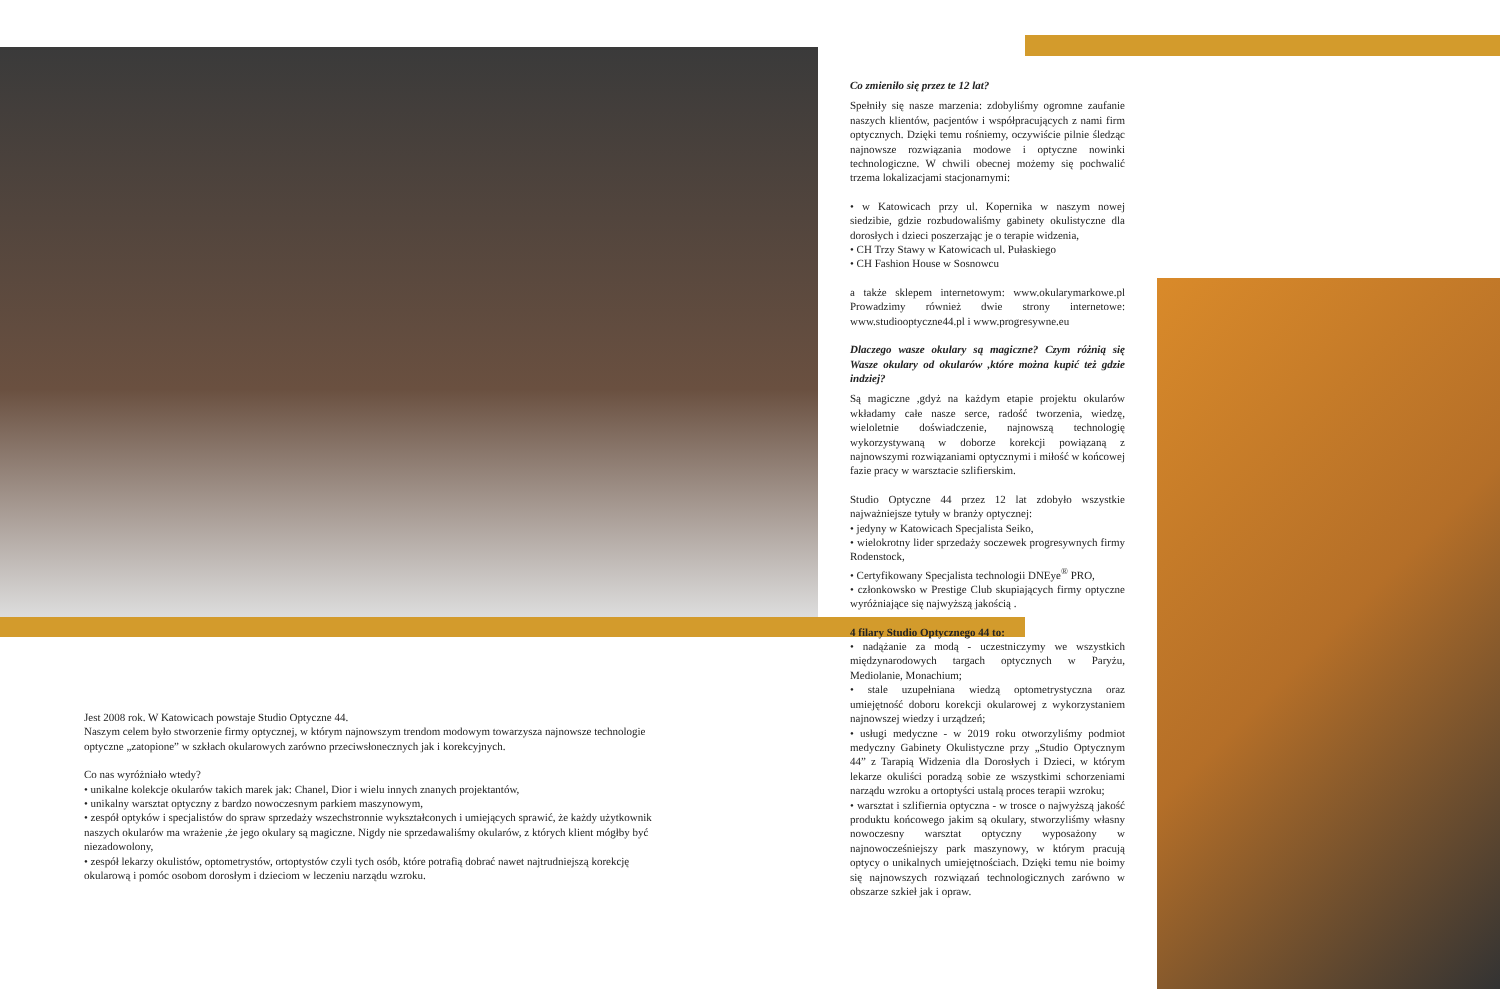Co zmieniło się przez te 12 lat?
Spełniły się nasze marzenia: zdobyliśmy ogromne zaufanie naszych klientów, pacjentów i współpracujących z nami firm optycznych. Dzięki temu rośniemy, oczywiście pilnie śledząc najnowsze rozwiązania modowe i optyczne nowinki technologiczne. W chwili obecnej możemy się pochwalić trzema lokalizacjami stacjonarnymi:
• w Katowicach przy ul. Kopernika w naszym nowej siedzibie, gdzie rozbudowaliśmy gabinety okulistyczne dla dorosłych i dzieci poszerzając je o terapie widzenia,
• CH Trzy Stawy w Katowicach ul. Pułaskiego
• CH Fashion House w Sosnowcu
a także sklepem internetowym: www.okularymarkowe.pl Prowadzimy również dwie strony internetowe: www.studiooptyczne44.pl i www.progresywne.eu
Dlaczego wasze okulary są magiczne? Czym różnią się Wasze okulary od okularów ,które można kupić też gdzie indziej?
Są magiczne ,gdyż na każdym etapie projektu okularów wkładamy całe nasze serce, radość tworzenia, wiedzę, wieloletnie doświadczenie, najnowszą technologię wykorzystywaną w doborze korekcji powiązaną z najnowszymi rozwiązaniami optycznymi i miłość w końcowej fazie pracy w warsztacie szlifierskim.
Studio Optyczne 44 przez 12 lat zdobyło wszystkie najważniejsze tytuły w branży optycznej:
• jedyny w Katowicach Specjalista Seiko,
• wielokrotny lider sprzedaży soczewek progresywnych firmy Rodenstock,
• Certyfikowany Specjalista technologii DNEye<sup>®</sup> PRO,
• członkowsko w Prestige Club skupiających firmy optyczne wyróżniające się najwyższą jakością .
4 filary Studio Optycznego 44 to:
• nadążanie za modą - uczestniczymy we wszystkich międzynarodowych targach optycznych w Paryżu, Mediolanie, Monachium;
• stale uzupełniana wiedzą optometrystyczna oraz umiejętność doboru korekcji okularowej z wykorzystaniem najnowszej wiedzy i urządzeń;
• usługi medyczne - w 2019 roku otworzyliśmy podmiot medyczny Gabinety Okulistyczne przy „Studio Optycznym 44” z Tarapią Widzenia dla Dorosłych i Dzieci, w którym lekarze okuliści poradzą sobie ze wszystkimi schorzeniami narządu wzroku a ortoptyści ustalą proces terapii wzroku;
• warsztat i szlifiernia optyczna - w trosce o najwyższą jakość produktu końcowego jakim są okulary, stworzyliśmy własny nowoczesny warsztat optyczny wyposażony w najnowocześniejszy park maszynowy, w którym pracują optycy o unikalnych umiejętnościach. Dzięki temu nie boimy się najnowszych rozwiązań technologicznych zarówno w obszarze szkieł jak i opraw.
Jest 2008 rok. W Katowicach powstaje Studio Optyczne 44.
Naszym celem było stworzenie firmy optycznej, w którym najnowszym trendom modowym towarzysza najnowsze technologie optyczne „zatopione” w szkłach okularowych zarówno przeciwsłonecznych jak i korekcyjnych.
Co nas wyróżniało wtedy?
• unikalne kolekcje okularów takich marek jak: Chanel, Dior i wielu innych znanych projektantów,
• unikalny warsztat optyczny z bardzo nowoczesnym parkiem maszynowym,
• zespół optyków i specjalistów do spraw sprzedaży wszechstronnie wykształconych i umiejących sprawić, że każdy użytkownik naszych okularów ma wrażenie ,że jego okulary są magiczne. Nigdy nie sprzedawaliśmy okularów, z których klient mógłby być niezadowolony,
• zespół lekarzy okulistów, optometrystów, ortoptystów czyli tych osób, które potrafią dobrać nawet najtrudniejszą korekcję okularową i pomóc osobom dorosłym i dzieciom w leczeniu narządu wzroku.